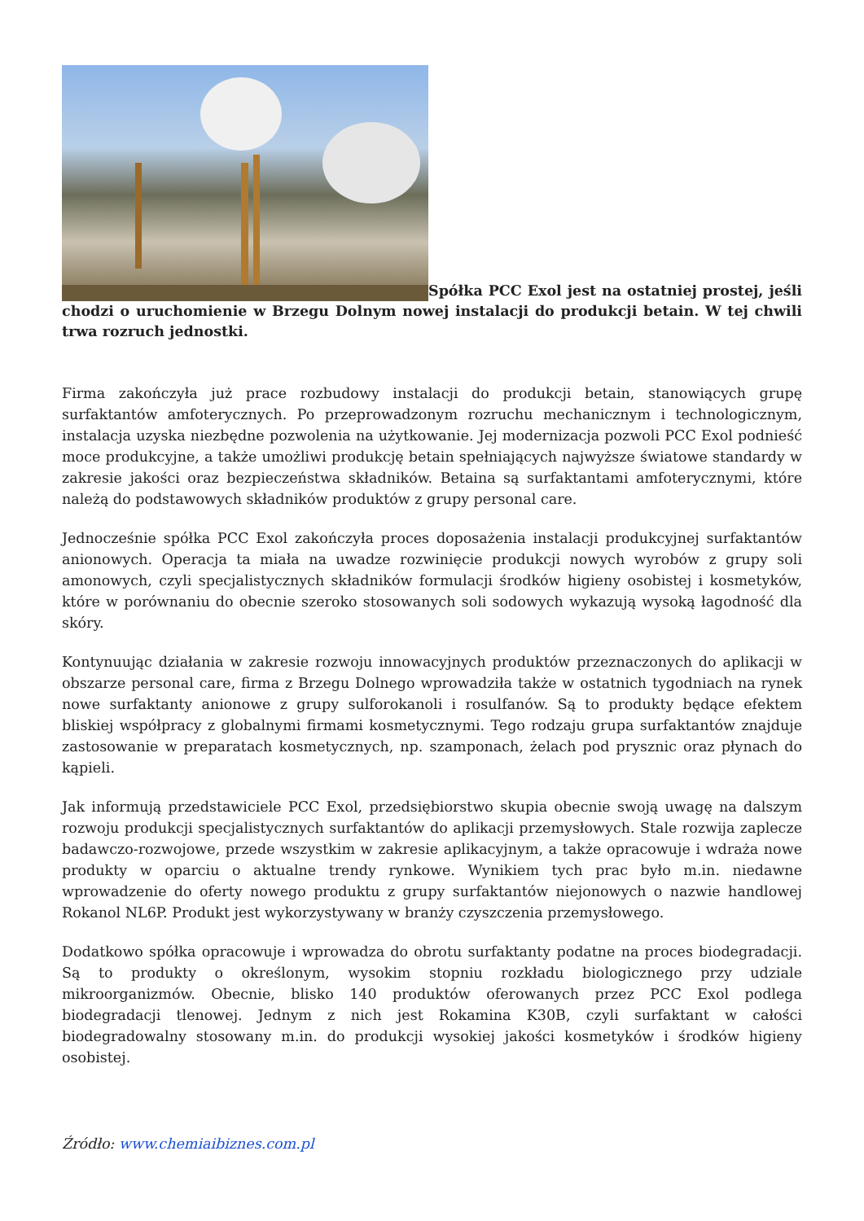Spółka PCC Exol jest na ostatniej prostej, jeśli chodzi o uruchomienie w Brzegu Dolnym nowej instalacji do produkcji betain. W tej chwili trwa rozruch jednostki.
Firma zakończyła już prace rozbudowy instalacji do produkcji betain, stanowiących grupę surfaktantów amfoterycznych. Po przeprowadzonym rozruchu mechanicznym i technologicznym, instalacja uzyska niezbędne pozwolenia na użytkowanie. Jej modernizacja pozwoli PCC Exol podnieść moce produkcyjne, a także umożliwi produkcję betain spełniających najwyższe światowe standardy w zakresie jakości oraz bezpieczeństwa składników. Betaina są surfaktantami amfoterycznymi, które należą do podstawowych składników produktów z grupy personal care.
Jednocześnie spółka PCC Exol zakończyła proces doposażenia instalacji produkcyjnej surfaktantów anionowych. Operacja ta miała na uwadze rozwinięcie produkcji nowych wyrobów z grupy soli amonowych, czyli specjalistycznych składników formulacji środków higieny osobistej i kosmetyków, które w porównaniu do obecnie szeroko stosowanych soli sodowych wykazują wysoką łagodność dla skóry.
Kontynuując działania w zakresie rozwoju innowacyjnych produktów przeznaczonych do aplikacji w obszarze personal care, firma z Brzegu Dolnego wprowadziła także w ostatnich tygodniach na rynek nowe surfaktanty anionowe z grupy sulforokanoli i rosulfanów. Są to produkty będące efektem bliskiej współpracy z globalnymi firmami kosmetycznymi. Tego rodzaju grupa surfaktantów znajduje zastosowanie w preparatach kosmetycznych, np. szamponach, żelach pod prysznic oraz płynach do kąpieli.
Jak informują przedstawiciele PCC Exol, przedsiębiorstwo skupia obecnie swoją uwagę na dalszym rozwoju produkcji specjalistycznych surfaktantów do aplikacji przemysłowych. Stale rozwija zaplecze badawczo-rozwojowe, przede wszystkim w zakresie aplikacyjnym, a także opracowuje i wdraża nowe produkty w oparciu o aktualne trendy rynkowe. Wynikiem tych prac było m.in. niedawne wprowadzenie do oferty nowego produktu z grupy surfaktantów niejonowych o nazwie handlowej Rokanol NL6P. Produkt jest wykorzystywany w branży czyszczenia przemysłowego.
Dodatkowo spółka opracowuje i wprowadza do obrotu surfaktanty podatne na proces biodegradacji. Są to produkty o określonym, wysokim stopniu rozkładu biologicznego przy udziale mikroorganizmów. Obecnie, blisko 140 produktów oferowanych przez PCC Exol podlega biodegradacji tlenowej. Jednym z nich jest Rokamina K30B, czyli surfaktant w całości biodegradowalny stosowany m.in. do produkcji wysokiej jakości kosmetyków i środków higieny osobistej.
Źródło: www.chemiaibiznes.com.pl